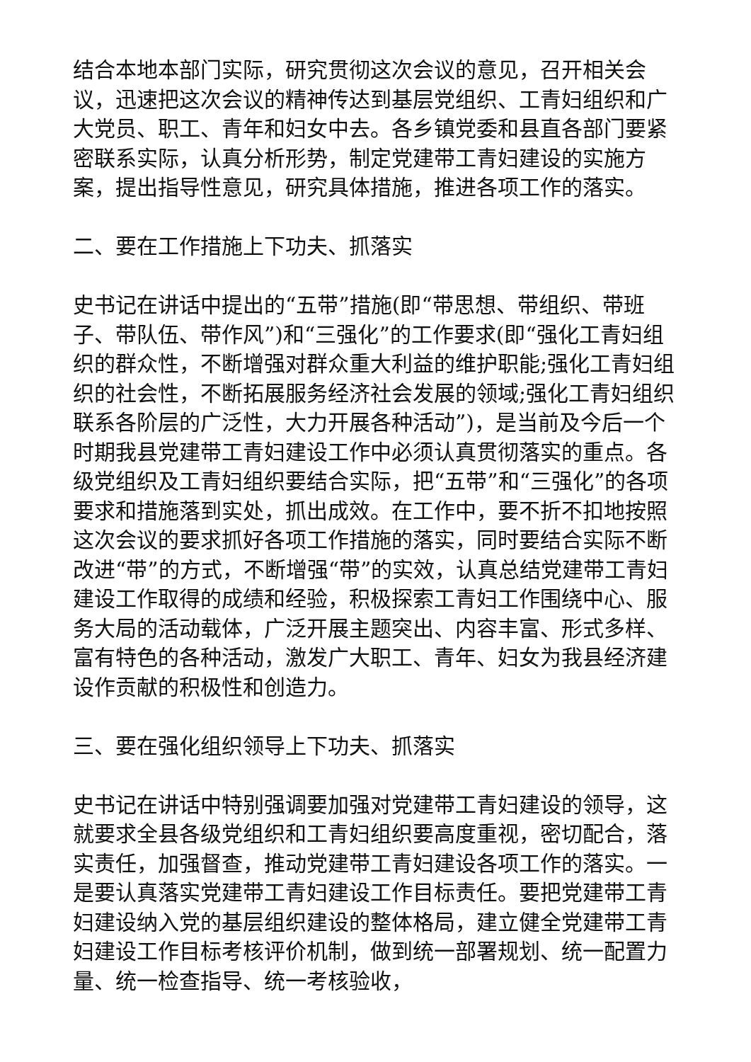结合本地本部门实际，研究贯彻这次会议的意见，召开相关会议，迅速把这次会议的精神传达到基层党组织、工青妇组织和广大党员、职工、青年和妇女中去。各乡镇党委和县直各部门要紧密联系实际，认真分析形势，制定党建带工青妇建设的实施方案，提出指导性意见，研究具体措施，推进各项工作的落实。
二、要在工作措施上下功夫、抓落实
史书记在讲话中提出的“五带”措施(即“带思想、带组织、带班子、带队伍、带作风”)和“三强化”的工作要求(即“强化工青妇组织的群众性，不断增强对群众重大利益的维护职能;强化工青妇组织的社会性，不断拓展服务经济社会发展的领域;强化工青妇组织联系各阶层的广泛性，大力开展各种活动”)，是当前及今后一个时期我县党建带工青妇建设工作中必须认真贯彻落实的重点。各级党组织及工青妇组织要结合实际，把“五带”和“三强化”的各项要求和措施落到实处，抓出成效。在工作中，要不折不扣地按照这次会议的要求抓好各项工作措施的落实，同时要结合实际不断改进“带”的方式，不断增强“带”的实效，认真总结党建带工青妇建设工作取得的成绩和经验，积极探索工青妇工作围绕中心、服务大局的活动载体，广泛开展主题突出、内容丰富、形式多样、富有特色的各种活动，激发广大职工、青年、妇女为我县经济建设作贡献的积极性和创造力。
三、要在强化组织领导上下功夫、抓落实
史书记在讲话中特别强调要加强对党建带工青妇建设的领导，这就要求全县各级党组织和工青妇组织要高度重视，密切配合，落实责任，加强督查，推动党建带工青妇建设各项工作的落实。一是要认真落实党建带工青妇建设工作目标责任。要把党建带工青妇建设纳入党的基层组织建设的整体格局，建立健全党建带工青妇建设工作目标考核评价机制，做到统一部署规划、统一配置力量、统一检查指导、统一考核验收，